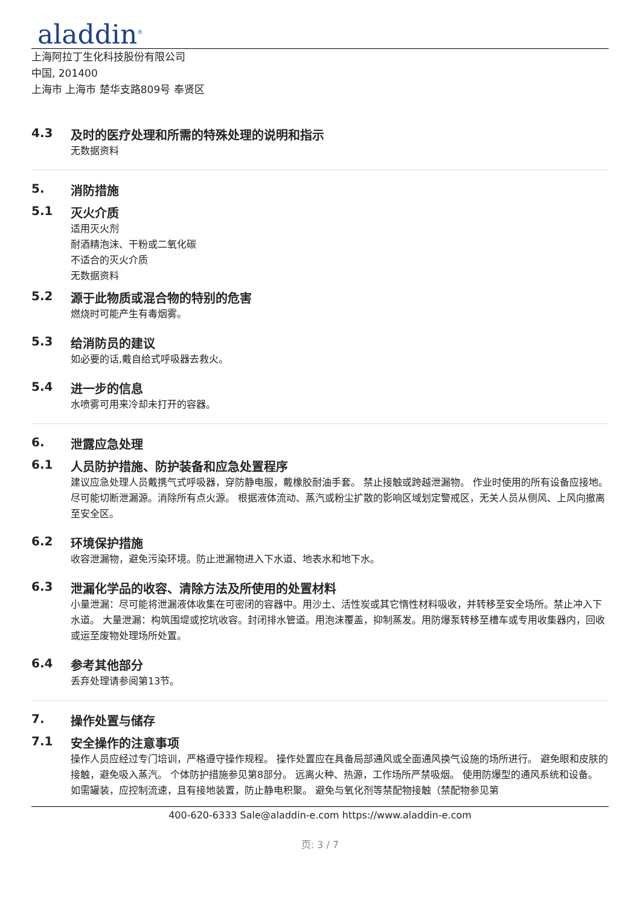aladdin<sup>®</sup>
上海阿拉丁生化科技股份有限公司
中国, 201400
上海市 上海市 楚华支路809号 奉贤区
4.3 及时的医疗处理和所需的特殊处理的说明和指示
无数据资料
5. 消防措施
5.1 灭火介质
适用灭火剂
耐酒精泡沫、干粉或二氧化碳
不适合的灭火介质
无数据资料
5.2 源于此物质或混合物的特别的危害
燃烧时可能产生有毒烟雾。
5.3 给消防员的建议
如必要的话,戴自给式呼吸器去救火。
5.4 进一步的信息
水喷雾可用来冷却未打开的容器。
6. 泄露应急处理
6.1 人员防护措施、防护装备和应急处置程序
建议应急处理人员戴携气式呼吸器，穿防静电服，戴橡胶耐油手套。 禁止接触或跨越泄漏物。 作业时使用的所有设备应接地。 尽可能切断泄漏源。消除所有点火源。 根据液体流动、蒸汽或粉尘扩散的影响区域划定警戒区，无关人员从侧风、上风向撤离至安全区。
6.2 环境保护措施
收容泄漏物，避免污染环境。防止泄漏物进入下水道、地表水和地下水。
6.3 泄漏化学品的收容、清除方法及所使用的处置材料
小量泄漏：尽可能将泄漏液体收集在可密闭的容器中。用沙土、活性炭或其它惰性材料吸收，并转移至安全场所。禁止冲入下水道。 大量泄漏：构筑围堤或挖坑收容。封闭排水管道。用泡沫覆盖，抑制蒸发。用防爆泵转移至槽车或专用收集器内，回收或运至废物处理场所处置。
6.4 参考其他部分
丢弃处理请参阅第13节。
7. 操作处置与储存
7.1 安全操作的注意事项
操作人员应经过专门培训，严格遵守操作规程。 操作处置应在具备局部通风或全面通风换气设施的场所进行。 避免眼和皮肤的接触，避免吸入蒸汽。 个体防护措施参见第8部分。 远离火种、热源，工作场所严禁吸烟。 使用防爆型的通风系统和设备。 如需罐装，应控制流速，且有接地装置，防止静电积聚。 避免与氧化剂等禁配物接触（禁配物参见第
400-620-6333 Sale@aladdin-e.com https://www.aladdin-e.com
页: 3 / 7